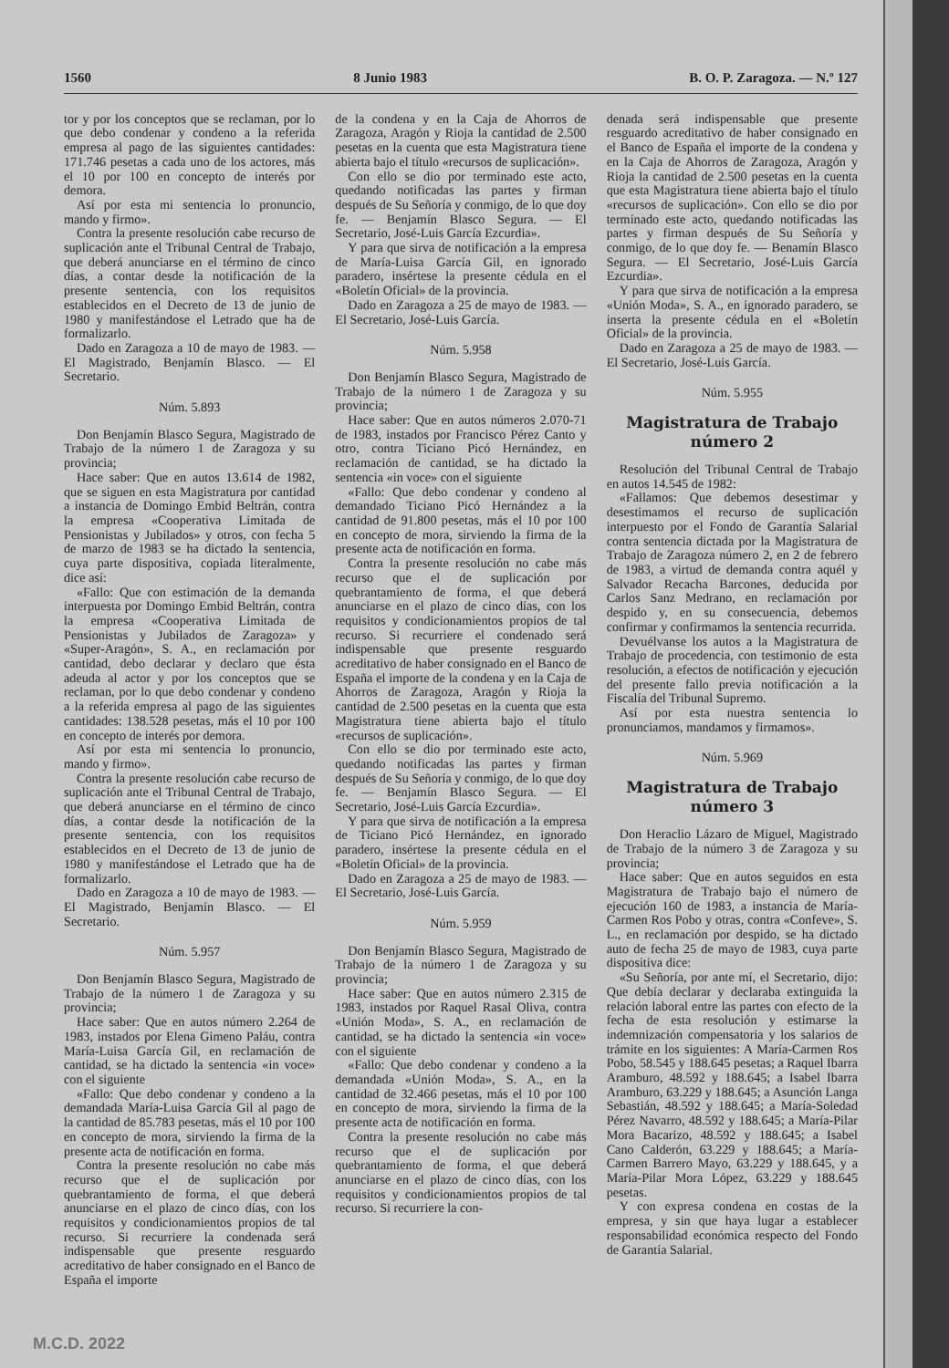1560 8 Junio 1983 B. O. P. Zaragoza. — N.º 127
tor y por los conceptos que se reclaman, por lo que debo condenar y condeno a la referida empresa al pago de las siguientes cantidades: 171.746 pesetas a cada uno de los actores, más el 10 por 100 en concepto de interés por demora.
Así por esta mi sentencia lo pronuncio, mando y firmo».
Contra la presente resolución cabe recurso de suplicación ante el Tribunal Central de Trabajo, que deberá anunciarse en el término de cinco días, a contar desde la notificación de la presente sentencia, con los requisitos establecidos en el Decreto de 13 de junio de 1980 y manifestándose el Letrado que ha de formalizarlo.
Dado en Zaragoza a 10 de mayo de 1983. — El Magistrado, Benjamín Blasco. — El Secretario.
Núm. 5.893
Don Benjamín Blasco Segura, Magistrado de Trabajo de la número 1 de Zaragoza y su provincia;
Hace saber: Que en autos 13.614 de 1982, que se siguen en esta Magistratura por cantidad a instancia de Domingo Embid Beltrán, contra la empresa «Cooperativa Limitada de Pensionistas y Jubilados» y otros, con fecha 5 de marzo de 1983 se ha dictado la sentencia, cuya parte dispositiva, copiada literalmente, dice así:
«Fallo: Que con estimación de la demanda interpuesta por Domingo Embid Beltrán, contra la empresa «Cooperativa Limitada de Pensionistas y Jubilados de Zaragoza» y «Super-Aragón», S. A., en reclamación por cantidad, debo declarar y declaro que ésta adeuda al actor y por los conceptos que se reclaman, por lo que debo condenar y condeno a la referida empresa al pago de las siguientes cantidades: 138.528 pesetas, más el 10 por 100 en concepto de interés por demora.
Así por esta mi sentencia lo pronuncio, mando y firmo».
Contra la presente resolución cabe recurso de suplicación ante el Tribunal Central de Trabajo, que deberá anunciarse en el término de cinco días, a contar desde la notificación de la presente sentencia, con los requisitos establecidos en el Decreto de 13 de junio de 1980 y manifestándose el Letrado que ha de formalizarlo.
Dado en Zaragoza a 10 de mayo de 1983. — El Magistrado, Benjamín Blasco. — El Secretario.
Núm. 5.957
Don Benjamín Blasco Segura, Magistrado de Trabajo de la número 1 de Zaragoza y su provincia;
Hace saber: Que en autos número 2.264 de 1983, instados por Elena Gimeno Paláu, contra María-Luisa García Gil, en reclamación de cantidad, se ha dictado la sentencia «in voce» con el siguiente
«Fallo: Que debo condenar y condeno a la demandada María-Luisa García Gil al pago de la cantidad de 85.783 pesetas, más el 10 por 100 en concepto de mora, sirviendo la firma de la presente acta de notificación en forma.
Contra la presente resolución no cabe más recurso que el de suplicación por quebrantamiento de forma, el que deberá anunciarse en el plazo de cinco días, con los requisitos y condicionamientos propios de tal recurso. Si recurriere la condenada será indispensable que presente resguardo acreditativo de haber consignado en el Banco de España el importe
de la condena y en la Caja de Ahorros de Zaragoza, Aragón y Rioja la cantidad de 2.500 pesetas en la cuenta que esta Magistratura tiene abierta bajo el título «recursos de suplicación».
Con ello se dio por terminado este acto, quedando notificadas las partes y firman después de Su Señoría y conmigo, de lo que doy fe. — Benjamín Blasco Segura. — El Secretario, José-Luis García Ezcurdia».
Y para que sirva de notificación a la empresa de María-Luisa García Gil, en ignorado paradero, insértese la presente cédula en el «Boletín Oficial» de la provincia.
Dado en Zaragoza a 25 de mayo de 1983. — El Secretario, José-Luis García.
Núm. 5.958
Don Benjamín Blasco Segura, Magistrado de Trabajo de la número 1 de Zaragoza y su provincia;
Hace saber: Que en autos números 2.070-71 de 1983, instados por Francisco Pérez Canto y otro, contra Ticiano Picó Hernández, en reclamación de cantidad, se ha dictado la sentencia «in voce» con el siguiente
«Fallo: Que debo condenar y condeno al demandado Ticiano Picó Hernández a la cantidad de 91.800 pesetas, más el 10 por 100 en concepto de mora, sirviendo la firma de la presente acta de notificación en forma.
Contra la presente resolución no cabe más recurso que el de suplicación por quebrantamiento de forma, el que deberá anunciarse en el plazo de cinco días, con los requisitos y condicionamientos propios de tal recurso. Si recurriere el condenado será indispensable que presente resguardo acreditativo de haber consignado en el Banco de España el importe de la condena y en la Caja de Ahorros de Zaragoza, Aragón y Rioja la cantidad de 2.500 pesetas en la cuenta que esta Magistratura tiene abierta bajo el título «recursos de suplicación».
Con ello se dio por terminado este acto, quedando notificadas las partes y firman después de Su Señoría y conmigo, de lo que doy fe. — Benjamín Blasco Segura. — El Secretario, José-Luis García Ezcurdia».
Y para que sirva de notificación a la empresa de Ticiano Picó Hernández, en ignorado paradero, insértese la presente cédula en el «Boletín Oficial» de la provincia.
Dado en Zaragoza a 25 de mayo de 1983. — El Secretario, José-Luis García.
Núm. 5.959
Don Benjamín Blasco Segura, Magistrado de Trabajo de la número 1 de Zaragoza y su provincia;
Hace saber: Que en autos número 2.315 de 1983, instados por Raquel Rasal Oliva, contra «Unión Moda», S. A., en reclamación de cantidad, se ha dictado la sentencia «in voce» con el siguiente
«Fallo: Que debo condenar y condeno a la demandada «Unión Moda», S. A., en la cantidad de 32.466 pesetas, más el 10 por 100 en concepto de mora, sirviendo la firma de la presente acta de notificación en forma.
Contra la presente resolución no cabe más recurso que el de suplicación por quebrantamiento de forma, el que deberá anunciarse en el plazo de cinco días, con los requisitos y condicionamientos propios de tal recurso. Si recurriere la con-
denada será indispensable que presente resguardo acreditativo de haber consignado en el Banco de España el importe de la condena y en la Caja de Ahorros de Zaragoza, Aragón y Rioja la cantidad de 2.500 pesetas en la cuenta que esta Magistratura tiene abierta bajo el título «recursos de suplicación». Con ello se dio por terminado este acto, quedando notificadas las partes y firman después de Su Señoría y conmigo, de lo que doy fe. — Benamín Blasco Segura. — El Secretario, José-Luis García Ezcurdia».
Y para que sirva de notificación a la empresa «Unión Moda», S. A., en ignorado paradero, se inserta la presente cédula en el «Boletín Oficial» de la provincia.
Dado en Zaragoza a 25 de mayo de 1983. — El Secretario, José-Luis García.
Núm. 5.955
Magistratura de Trabajo
número 2
Resolución del Tribunal Central de Trabajo en autos 14.545 de 1982:
«Fallamos: Que debemos desestimar y desestimamos el recurso de suplicación interpuesto por el Fondo de Garantía Salarial contra sentencia dictada por la Magistratura de Trabajo de Zaragoza número 2, en 2 de febrero de 1983, a virtud de demanda contra aquél y Salvador Recacha Barcones, deducida por Carlos Sanz Medrano, en reclamación por despido y, en su consecuencia, debemos confirmar y confirmamos la sentencia recurrida.
Devuélvanse los autos a la Magistratura de Trabajo de procedencia, con testimonio de esta resolución, a efectos de notificación y ejecución del presente fallo previa notificación a la Fiscalía del Tribunal Supremo.
Así por esta nuestra sentencia lo pronunciamos, mandamos y firmamos».
Núm. 5.969
Magistratura de Trabajo
número 3
Don Heraclio Lázaro de Miguel, Magistrado de Trabajo de la número 3 de Zaragoza y su provincia;
Hace saber: Que en autos seguidos en esta Magistratura de Trabajo bajo el número de ejecución 160 de 1983, a instancia de María-Carmen Ros Pobo y otras, contra «Confeve», S. L., en reclamación por despido, se ha dictado auto de fecha 25 de mayo de 1983, cuya parte dispositiva dice:
«Su Señoría, por ante mí, el Secretario, dijo: Que debía declarar y declaraba extinguida la relación laboral entre las partes con efecto de la fecha de esta resolución y estimarse la indemnización compensatoria y los salarios de trámite en los siguientes: A María-Carmen Ros Pobo, 58.545 y 188.645 pesetas; a Raquel Ibarra Aramburo, 48.592 y 188.645; a Isabel Ibarra Aramburo, 63.229 y 188.645; a Asunción Langa Sebastián, 48.592 y 188.645; a María-Soledad Pérez Navarro, 48.592 y 188.645; a María-Pilar Mora Bacarizo, 48.592 y 188.645; a Isabel Cano Calderón, 63.229 y 188.645; a María-Carmen Barrero Mayo, 63.229 y 188.645, y a María-Pilar Mora López, 63.229 y 188.645 pesetas.
Y con expresa condena en costas de la empresa, y sin que haya lugar a establecer responsabilidad económica respecto del Fondo de Garantía Salarial.
M.C.D. 2022